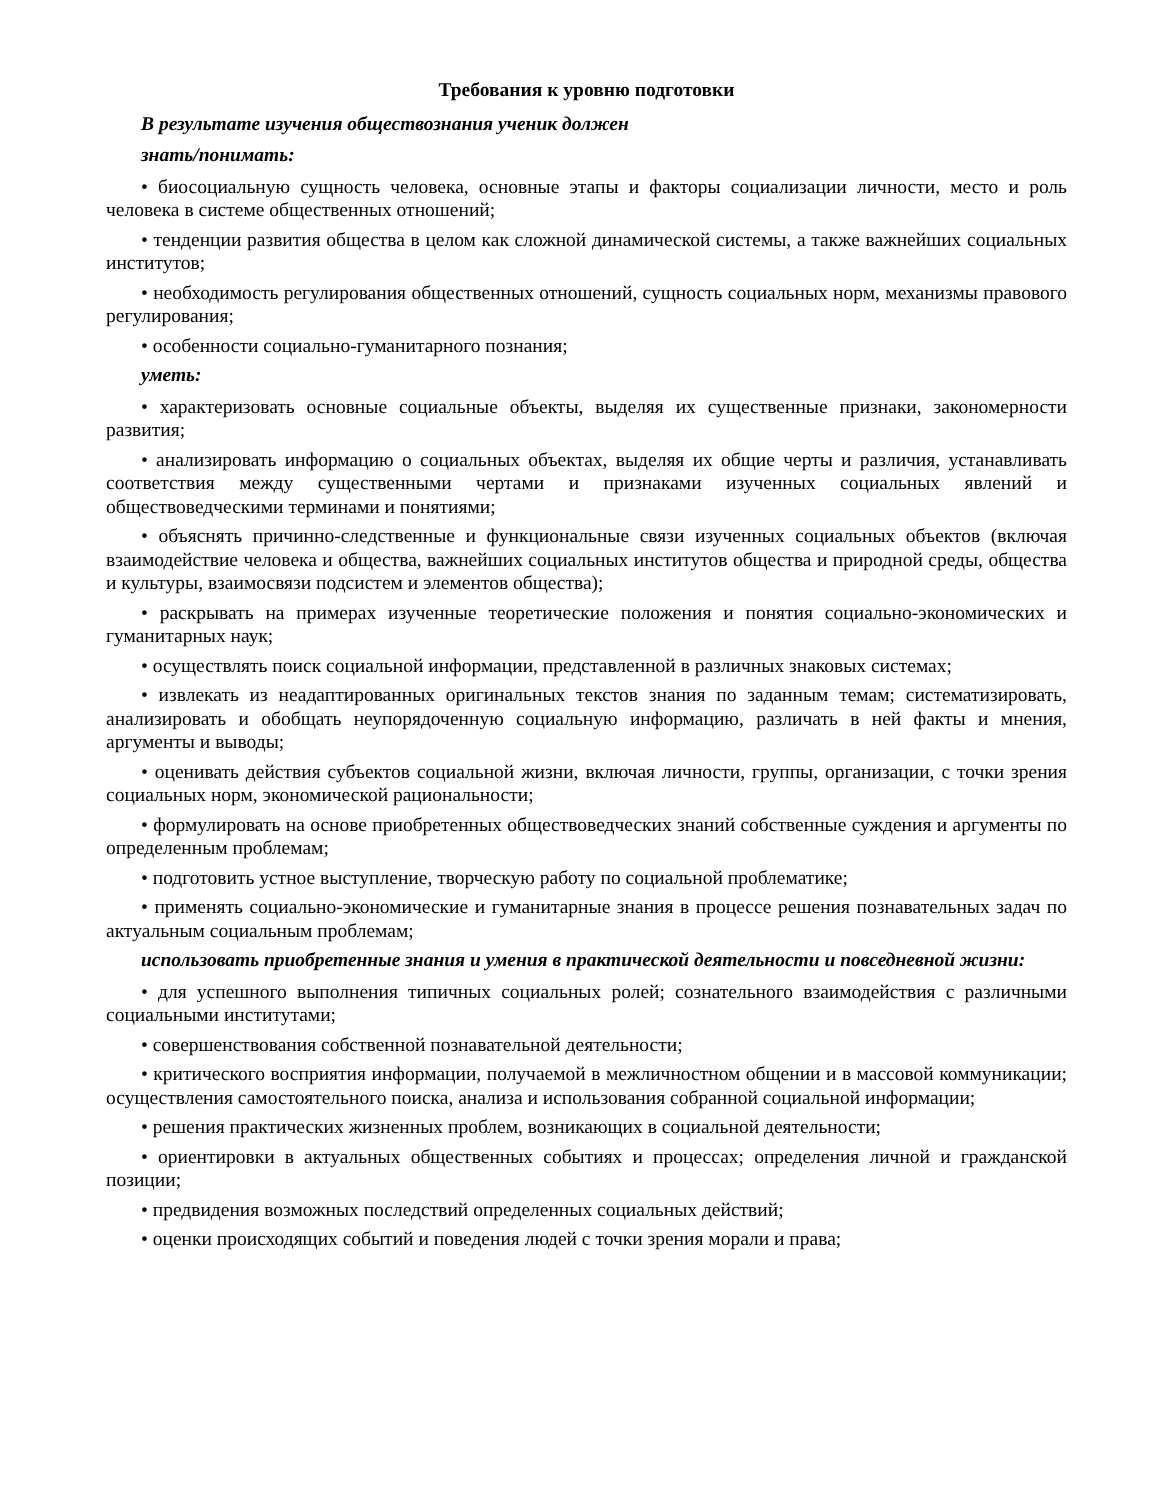Требования к уровню подготовки
В результате изучения обществознания ученик должен
знать/понимать:
• биосоциальную сущность человека, основные этапы и факторы социализации личности, место и роль человека в системе общественных отношений;
• тенденции развития общества в целом как сложной динамической системы, а также важнейших социальных институтов;
• необходимость регулирования общественных отношений, сущность социальных норм, механизмы правового регулирования;
• особенности социально-гуманитарного познания;
уметь:
• характеризовать основные социальные объекты, выделяя их существенные признаки, закономерности развития;
• анализировать информацию о социальных объектах, выделяя их общие черты и различия, устанавливать соответствия между существенными чертами и признаками изученных социальных явлений и обществоведческими терминами и понятиями;
• объяснять причинно-следственные и функциональные связи изученных социальных объектов (включая взаимодействие человека и общества, важнейших социальных институтов общества и природной среды, общества и культуры, взаимосвязи подсистем и элементов общества);
• раскрывать на примерах изученные теоретические положения и понятия социально-экономических и гуманитарных наук;
• осуществлять поиск социальной информации, представленной в различных знаковых системах;
• извлекать из неадаптированных оригинальных текстов знания по заданным темам; систематизировать, анализировать и обобщать неупорядоченную социальную информацию, различать в ней факты и мнения, аргументы и выводы;
• оценивать действия субъектов социальной жизни, включая личности, группы, организации, с точки зрения социальных норм, экономической рациональности;
• формулировать на основе приобретенных обществоведческих знаний собственные суждения и аргументы по определенным проблемам;
• подготовить устное выступление, творческую работу по социальной проблематике;
• применять социально-экономические и гуманитарные знания в процессе решения познавательных задач по актуальным социальным проблемам;
использовать приобретенные знания и умения в практической деятельности и повседневной жизни:
• для успешного выполнения типичных социальных ролей; сознательного взаимодействия с различными социальными институтами;
• совершенствования собственной познавательной деятельности;
• критического восприятия информации, получаемой в межличностном общении и в массовой коммуникации; осуществления самостоятельного поиска, анализа и использования собранной социальной информации;
• решения практических жизненных проблем, возникающих в социальной деятельности;
• ориентировки в актуальных общественных событиях и процессах; определения личной и гражданской позиции;
• предвидения возможных последствий определенных социальных действий;
• оценки происходящих событий и поведения людей с точки зрения морали и права;